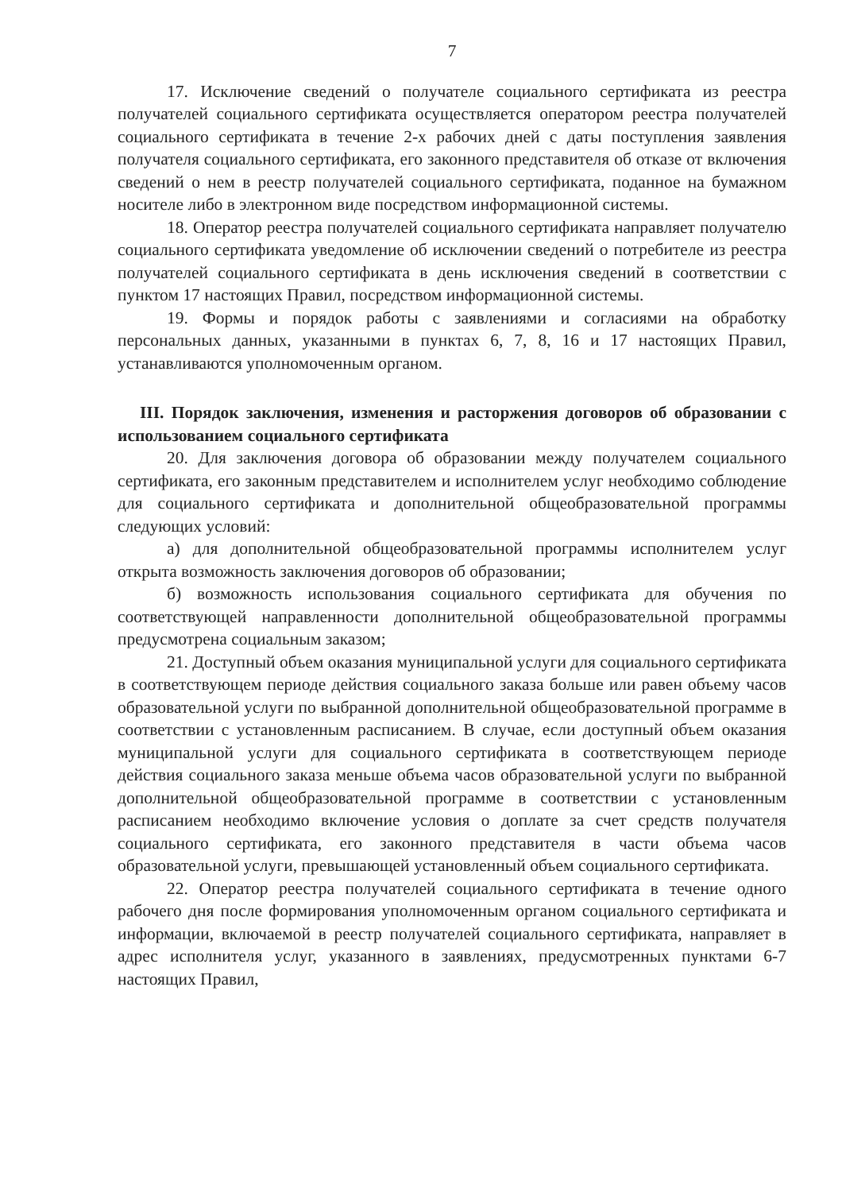7
17. Исключение сведений о получателе социального сертификата из реестра получателей социального сертификата осуществляется оператором реестра получателей социального сертификата в течение 2-х рабочих дней с даты поступления заявления получателя социального сертификата, его законного представителя об отказе от включения сведений о нем в реестр получателей социального сертификата, поданное на бумажном носителе либо в электронном виде посредством информационной системы.
18. Оператор реестра получателей социального сертификата направляет получателю социального сертификата уведомление об исключении сведений о потребителе из реестра получателей социального сертификата в день исключения сведений в соответствии с пунктом 17 настоящих Правил, посредством информационной системы.
19. Формы и порядок работы с заявлениями и согласиями на обработку персональных данных, указанными в пунктах 6, 7, 8, 16 и 17 настоящих Правил, устанавливаются уполномоченным органом.
III. Порядок заключения, изменения и расторжения договоров об образовании с использованием социального сертификата
20. Для заключения договора об образовании между получателем социального сертификата, его законным представителем и исполнителем услуг необходимо соблюдение для социального сертификата и дополнительной общеобразовательной программы следующих условий:
а) для дополнительной общеобразовательной программы исполнителем услуг открыта возможность заключения договоров об образовании;
б) возможность использования социального сертификата для обучения по соответствующей направленности дополнительной общеобразовательной программы предусмотрена социальным заказом;
21. Доступный объем оказания муниципальной услуги для социального сертификата в соответствующем периоде действия социального заказа больше или равен объему часов образовательной услуги по выбранной дополнительной общеобразовательной программе в соответствии с установленным расписанием. В случае, если доступный объем оказания муниципальной услуги для социального сертификата в соответствующем периоде действия социального заказа меньше объема часов образовательной услуги по выбранной дополнительной общеобразовательной программе в соответствии с установленным расписанием необходимо включение условия о доплате за счет средств получателя социального сертификата, его законного представителя в части объема часов образовательной услуги, превышающей установленный объем социального сертификата.
22. Оператор реестра получателей социального сертификата в течение одного рабочего дня после формирования уполномоченным органом социального сертификата и информации, включаемой в реестр получателей социального сертификата, направляет в адрес исполнителя услуг, указанного в заявлениях, предусмотренных пунктами 6-7 настоящих Правил,